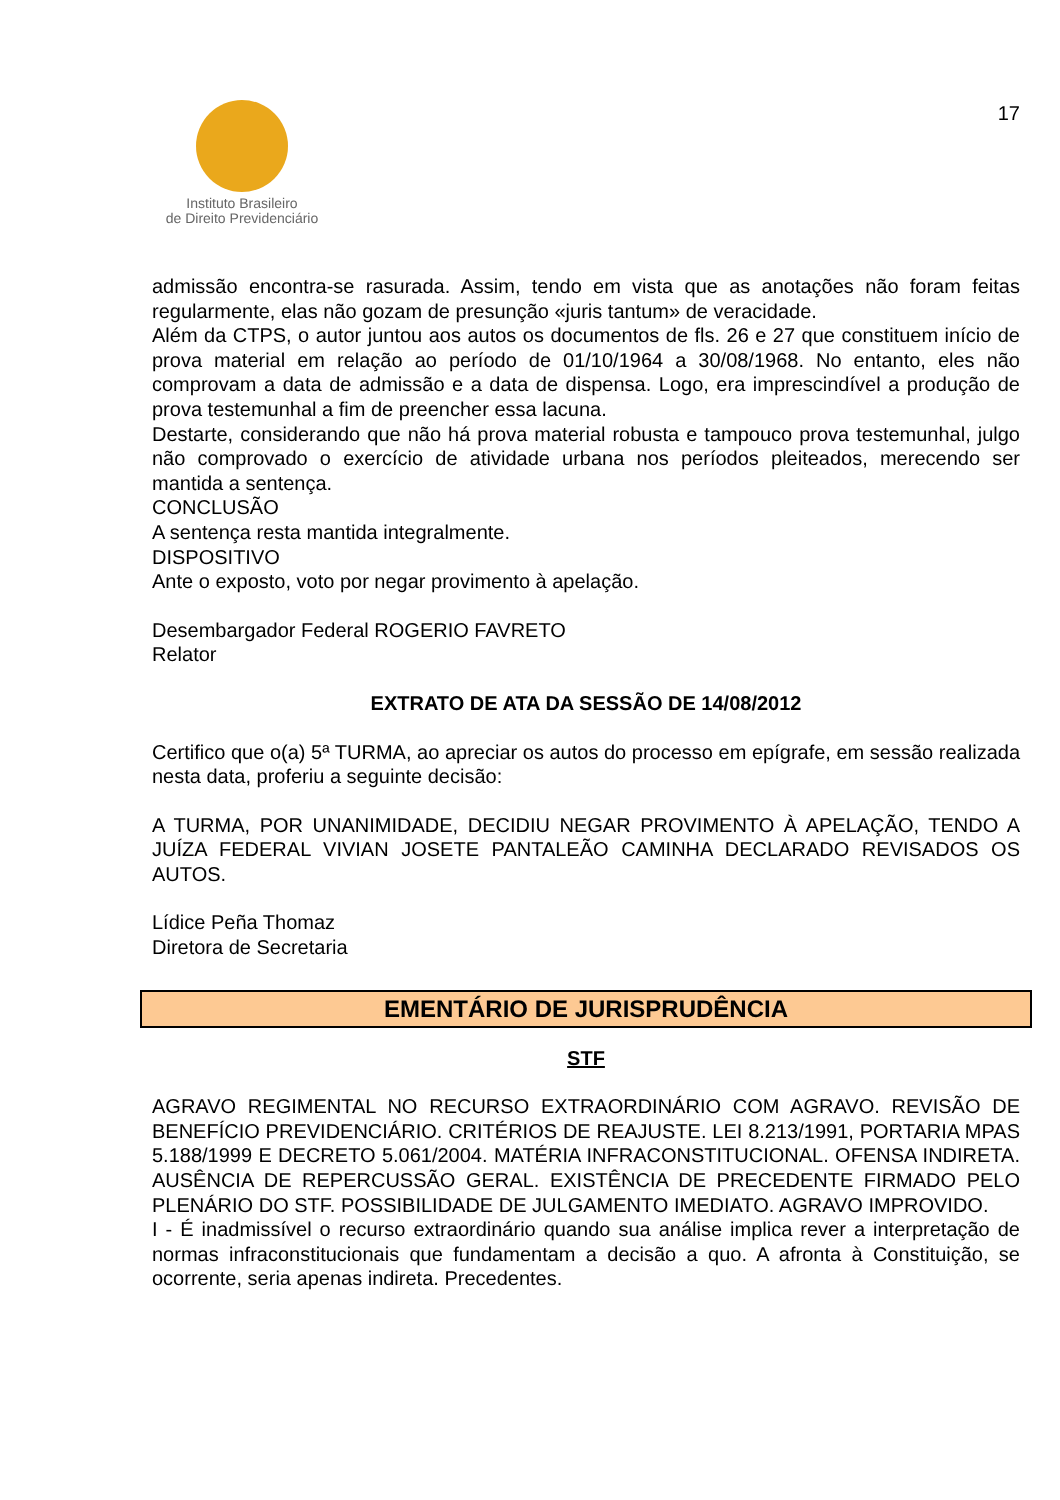Instituto Brasileiro
de Direito Previdenciário
17
admissão encontra-se rasurada. Assim, tendo em vista que as anotações não foram feitas regularmente, elas não gozam de presunção «juris tantum» de veracidade.
Além da CTPS, o autor juntou aos autos os documentos de fls. 26 e 27 que constituem início de prova material em relação ao período de 01/10/1964 a 30/08/1968. No entanto, eles não comprovam a data de admissão e a data de dispensa. Logo, era imprescindível a produção de prova testemunhal a fim de preencher essa lacuna.
Destarte, considerando que não há prova material robusta e tampouco prova testemunhal, julgo não comprovado o exercício de atividade urbana nos períodos pleiteados, merecendo ser mantida a sentença.
CONCLUSÃO
A sentença resta mantida integralmente.
DISPOSITIVO
Ante o exposto, voto por negar provimento à apelação.
Desembargador Federal ROGERIO FAVRETO
Relator
EXTRATO DE ATA DA SESSÃO DE 14/08/2012
Certifico que o(a) 5ª TURMA, ao apreciar os autos do processo em epígrafe, em sessão realizada nesta data, proferiu a seguinte decisão:
A TURMA, POR UNANIMIDADE, DECIDIU NEGAR PROVIMENTO À APELAÇÃO, TENDO A JUÍZA FEDERAL VIVIAN JOSETE PANTALEÃO CAMINHA DECLARADO REVISADOS OS AUTOS.
Lídice Peña Thomaz
Diretora de Secretaria
EMENTÁRIO DE JURISPRUDÊNCIA
STF
AGRAVO REGIMENTAL NO RECURSO EXTRAORDINÁRIO COM AGRAVO. REVISÃO DE BENEFÍCIO PREVIDENCIÁRIO. CRITÉRIOS DE REAJUSTE. LEI 8.213/1991, PORTARIA MPAS 5.188/1999 E DECRETO 5.061/2004. MATÉRIA INFRACONSTITUCIONAL. OFENSA INDIRETA. AUSÊNCIA DE REPERCUSSÃO GERAL. EXISTÊNCIA DE PRECEDENTE FIRMADO PELO PLENÁRIO DO STF. POSSIBILIDADE DE JULGAMENTO IMEDIATO. AGRAVO IMPROVIDO.
I - É inadmissível o recurso extraordinário quando sua análise implica rever a interpretação de normas infraconstitucionais que fundamentam a decisão a quo. A afronta à Constituição, se ocorrente, seria apenas indireta. Precedentes.